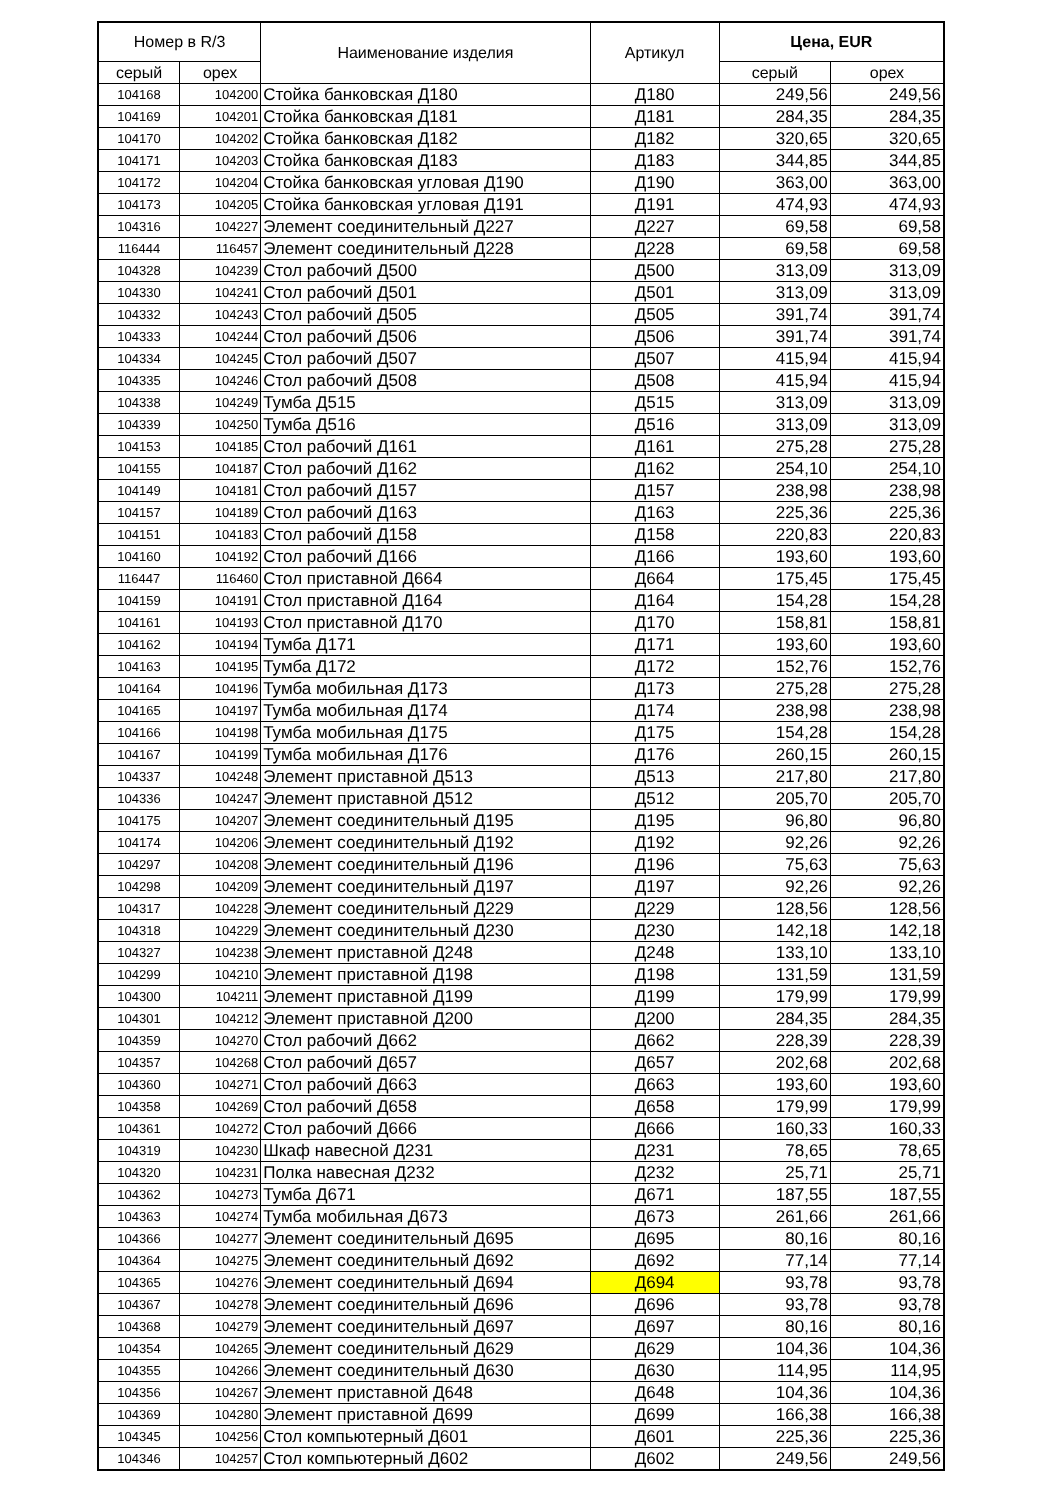| Номер в R/3 | | Наименование изделия | Артикул | Цена, EUR | |
| --- | --- | --- | --- | --- | --- |
| серый | орех | | | серый | орех |
| 104168 | 104200 | Стойка банковская Д180 | Д180 | 249,56 | 249,56 |
| 104169 | 104201 | Стойка банковская Д181 | Д181 | 284,35 | 284,35 |
| 104170 | 104202 | Стойка банковская Д182 | Д182 | 320,65 | 320,65 |
| 104171 | 104203 | Стойка банковская Д183 | Д183 | 344,85 | 344,85 |
| 104172 | 104204 | Стойка банковская угловая Д190 | Д190 | 363,00 | 363,00 |
| 104173 | 104205 | Стойка банковская угловая Д191 | Д191 | 474,93 | 474,93 |
| 104316 | 104227 | Элемент соединительный Д227 | Д227 | 69,58 | 69,58 |
| 116444 | 116457 | Элемент соединительный Д228 | Д228 | 69,58 | 69,58 |
| 104328 | 104239 | Стол рабочий Д500 | Д500 | 313,09 | 313,09 |
| 104330 | 104241 | Стол рабочий Д501 | Д501 | 313,09 | 313,09 |
| 104332 | 104243 | Стол рабочий Д505 | Д505 | 391,74 | 391,74 |
| 104333 | 104244 | Стол рабочий Д506 | Д506 | 391,74 | 391,74 |
| 104334 | 104245 | Стол рабочий Д507 | Д507 | 415,94 | 415,94 |
| 104335 | 104246 | Стол рабочий Д508 | Д508 | 415,94 | 415,94 |
| 104338 | 104249 | Тумба Д515 | Д515 | 313,09 | 313,09 |
| 104339 | 104250 | Тумба Д516 | Д516 | 313,09 | 313,09 |
| 104153 | 104185 | Стол рабочий Д161 | Д161 | 275,28 | 275,28 |
| 104155 | 104187 | Стол рабочий Д162 | Д162 | 254,10 | 254,10 |
| 104149 | 104181 | Стол рабочий Д157 | Д157 | 238,98 | 238,98 |
| 104157 | 104189 | Стол рабочий Д163 | Д163 | 225,36 | 225,36 |
| 104151 | 104183 | Стол рабочий Д158 | Д158 | 220,83 | 220,83 |
| 104160 | 104192 | Стол рабочий Д166 | Д166 | 193,60 | 193,60 |
| 116447 | 116460 | Стол приставной Д664 | Д664 | 175,45 | 175,45 |
| 104159 | 104191 | Стол приставной Д164 | Д164 | 154,28 | 154,28 |
| 104161 | 104193 | Стол приставной Д170 | Д170 | 158,81 | 158,81 |
| 104162 | 104194 | Тумба Д171 | Д171 | 193,60 | 193,60 |
| 104163 | 104195 | Тумба Д172 | Д172 | 152,76 | 152,76 |
| 104164 | 104196 | Тумба мобильная Д173 | Д173 | 275,28 | 275,28 |
| 104165 | 104197 | Тумба мобильная Д174 | Д174 | 238,98 | 238,98 |
| 104166 | 104198 | Тумба мобильная Д175 | Д175 | 154,28 | 154,28 |
| 104167 | 104199 | Тумба мобильная Д176 | Д176 | 260,15 | 260,15 |
| 104337 | 104248 | Элемент приставной Д513 | Д513 | 217,80 | 217,80 |
| 104336 | 104247 | Элемент приставной Д512 | Д512 | 205,70 | 205,70 |
| 104175 | 104207 | Элемент соединительный Д195 | Д195 | 96,80 | 96,80 |
| 104174 | 104206 | Элемент соединительный Д192 | Д192 | 92,26 | 92,26 |
| 104297 | 104208 | Элемент соединительный Д196 | Д196 | 75,63 | 75,63 |
| 104298 | 104209 | Элемент соединительный Д197 | Д197 | 92,26 | 92,26 |
| 104317 | 104228 | Элемент соединительный Д229 | Д229 | 128,56 | 128,56 |
| 104318 | 104229 | Элемент соединительный Д230 | Д230 | 142,18 | 142,18 |
| 104327 | 104238 | Элемент приставной Д248 | Д248 | 133,10 | 133,10 |
| 104299 | 104210 | Элемент приставной Д198 | Д198 | 131,59 | 131,59 |
| 104300 | 104211 | Элемент приставной Д199 | Д199 | 179,99 | 179,99 |
| 104301 | 104212 | Элемент приставной Д200 | Д200 | 284,35 | 284,35 |
| 104359 | 104270 | Стол рабочий Д662 | Д662 | 228,39 | 228,39 |
| 104357 | 104268 | Стол рабочий Д657 | Д657 | 202,68 | 202,68 |
| 104360 | 104271 | Стол рабочий Д663 | Д663 | 193,60 | 193,60 |
| 104358 | 104269 | Стол рабочий Д658 | Д658 | 179,99 | 179,99 |
| 104361 | 104272 | Стол рабочий Д666 | Д666 | 160,33 | 160,33 |
| 104319 | 104230 | Шкаф навесной Д231 | Д231 | 78,65 | 78,65 |
| 104320 | 104231 | Полка навесная Д232 | Д232 | 25,71 | 25,71 |
| 104362 | 104273 | Тумба Д671 | Д671 | 187,55 | 187,55 |
| 104363 | 104274 | Тумба мобильная Д673 | Д673 | 261,66 | 261,66 |
| 104366 | 104277 | Элемент соединительный Д695 | Д695 | 80,16 | 80,16 |
| 104364 | 104275 | Элемент соединительный Д692 | Д692 | 77,14 | 77,14 |
| 104365 | 104276 | Элемент соединительный Д694 | Д694 | 93,78 | 93,78 |
| 104367 | 104278 | Элемент соединительный Д696 | Д696 | 93,78 | 93,78 |
| 104368 | 104279 | Элемент соединительный Д697 | Д697 | 80,16 | 80,16 |
| 104354 | 104265 | Элемент соединительный Д629 | Д629 | 104,36 | 104,36 |
| 104355 | 104266 | Элемент соединительный Д630 | Д630 | 114,95 | 114,95 |
| 104356 | 104267 | Элемент приставной Д648 | Д648 | 104,36 | 104,36 |
| 104369 | 104280 | Элемент приставной Д699 | Д699 | 166,38 | 166,38 |
| 104345 | 104256 | Стол компьютерный Д601 | Д601 | 225,36 | 225,36 |
| 104346 | 104257 | Стол компьютерный Д602 | Д602 | 249,56 | 249,56 |